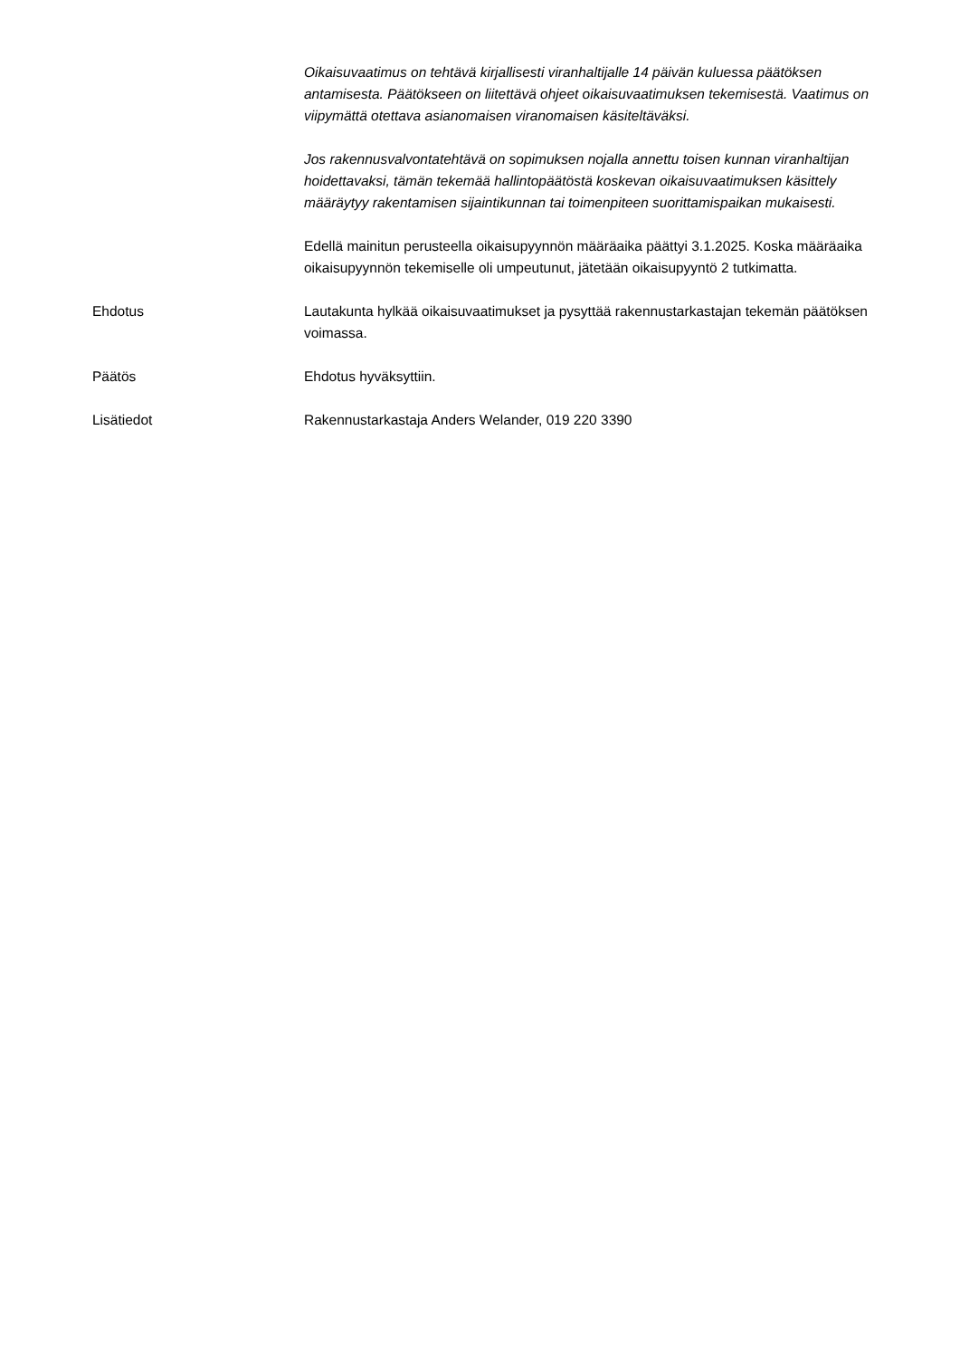Oikaisuvaatimus on tehtävä kirjallisesti viranhaltijalle 14 päivän kuluessa päätöksen antamisesta. Päätökseen on liitettävä ohjeet oikaisuvaatimuksen tekemisestä. Vaatimus on viipymättä otettava asianomaisen viranomaisen käsiteltäväksi.
Jos rakennusvalvontatehtävä on sopimuksen nojalla annettu toisen kunnan viranhaltijan hoidettavaksi, tämän tekemää hallintopäätöstä koskevan oikaisuvaatimuksen käsittely määräytyy rakentamisen sijaintikunnan tai toimenpiteen suorittamispaikan mukaisesti.
Edellä mainitun perusteella oikaisupyynnön määräaika päättyi 3.1.2025. Koska määräaika oikaisupyynnön tekemiselle oli umpeutunut, jätetään oikaisupyyntö 2 tutkimatta.
Ehdotus Lautakunta hylkää oikaisuvaatimukset ja pysyttää rakennustarkastajan tekemän päätöksen voimassa.
Päätös Ehdotus hyväksyttiin.
Lisätiedot Rakennustarkastaja Anders Welander, 019 220 3390